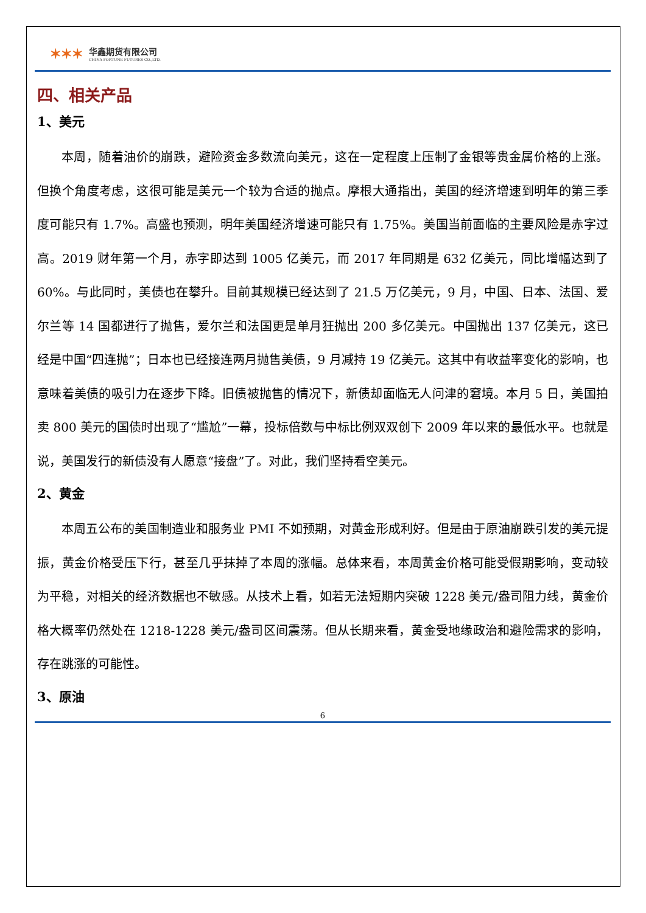✶✶✶
华鑫期货有限公司
CHINA FORTUNE FUTURES CO.,LTD.
四、相关产品
1、美元
本周，随着油价的崩跌，避险资金多数流向美元，这在一定程度上压制了金银等贵金属价格的上涨。但换个角度考虑，这很可能是美元一个较为合适的抛点。摩根大通指出，美国的经济增速到明年的第三季度可能只有 1.7%。高盛也预测，明年美国经济增速可能只有 1.75%。美国当前面临的主要风险是赤字过高。2019 财年第一个月，赤字即达到 1005 亿美元，而 2017 年同期是 632 亿美元，同比增幅达到了 60%。与此同时，美债也在攀升。目前其规模已经达到了 21.5 万亿美元，9 月，中国、日本、法国、爱尔兰等 14 国都进行了抛售，爱尔兰和法国更是单月狂抛出 200 多亿美元。中国抛出 137 亿美元，这已经是中国“四连抛”；日本也已经接连两月抛售美债，9 月减持 19 亿美元。这其中有收益率变化的影响，也意味着美债的吸引力在逐步下降。旧债被抛售的情况下，新债却面临无人问津的窘境。本月 5 日，美国拍卖 800 美元的国债时出现了“尴尬”一幕，投标倍数与中标比例双双创下 2009 年以来的最低水平。也就是说，美国发行的新债没有人愿意“接盘”了。对此，我们坚持看空美元。
2、黄金
本周五公布的美国制造业和服务业 PMI 不如预期，对黄金形成利好。但是由于原油崩跌引发的美元提振，黄金价格受压下行，甚至几乎抹掉了本周的涨幅。总体来看，本周黄金价格可能受假期影响，变动较为平稳，对相关的经济数据也不敏感。从技术上看，如若无法短期内突破 1228 美元/盎司阻力线，黄金价格大概率仍然处在 1218-1228 美元/盎司区间震荡。但从长期来看，黄金受地缘政治和避险需求的影响，存在跳涨的可能性。
3、原油
6